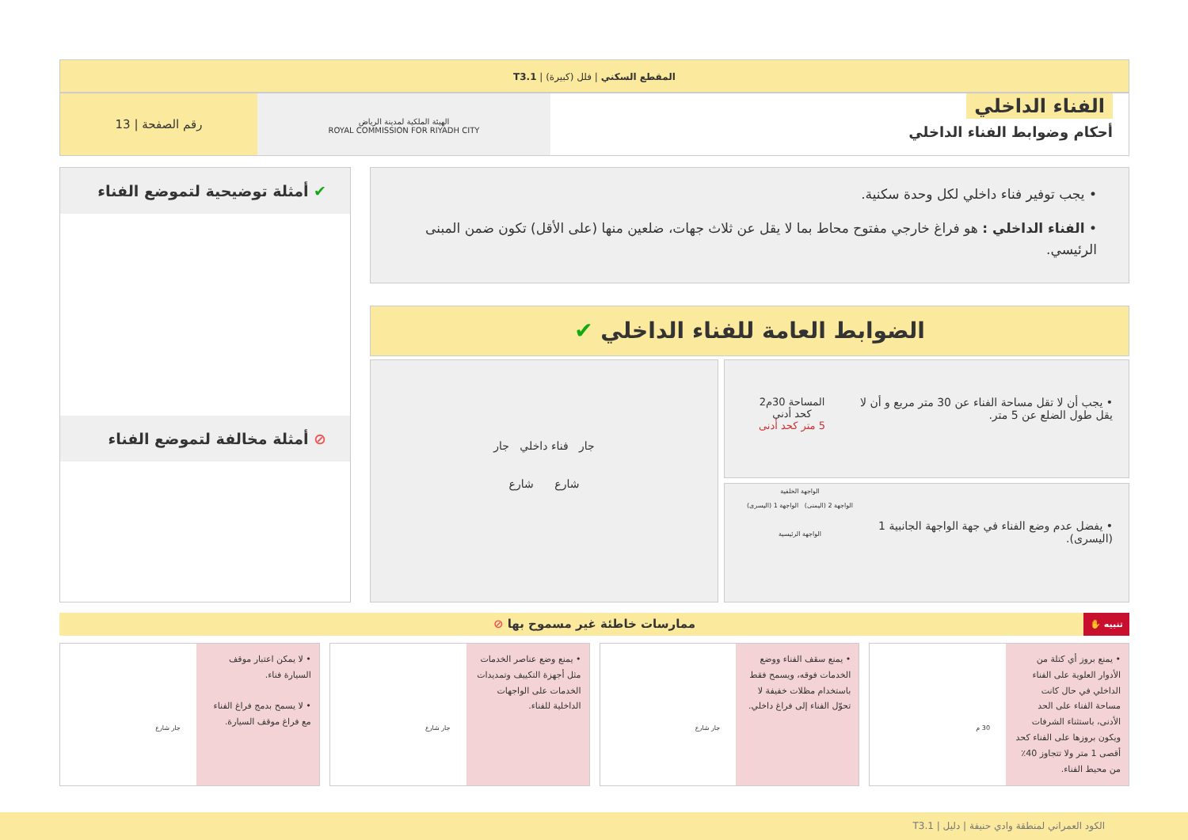المقطع السكني | فلل (كبيرة) | T3.1
الفناء الداخلي
أحكام وضوابط الفناء الداخلي
الهيئة الملكية لمدينة الرياض
ROYAL COMMISSION FOR RIYADH CITY
رقم الصفحة | 13
• يجب توفير فناء داخلي لكل وحدة سكنية.
• الفناء الداخلي : هو فراغ خارجي مفتوح محاط بما لا يقل عن ثلاث جهات، ضلعين منها (على الأقل) تكون ضمن المبنى الرئيسي.
✔ أمثلة توضيحية لتموضع الفناء
⊘ أمثلة مخالفة لتموضع الفناء
الضوابط العامة للفناء الداخلي ✔
جار فناء داخلي جار
شارع شارع
• يجب أن لا تقل مساحة الفناء عن 30 متر مربع و أن لا يقل طول الضلع عن 5 متر.
المساحة 30م2
كحد أدنى
5 متر كحد أدنى
• يفضل عدم وضع الفناء في جهة الواجهة الجانبية 1 (اليسرى).
الواجهة الخلفية
الواجهة 2 (اليمنى) الواجهة 1 (اليسرى)
الواجهة الرئيسية
تنبيه ✋ ممارسات خاطئة غير مسموح بها ⊘
• يمنع بروز أي كتلة من الأدوار العلوية على الفناء الداخلي في حال كانت مساحة الفناء على الحد الأدنى، باستثناء الشرفات ويكون بروزها على الفناء كحد أقصى 1 متر ولا تتجاوز 40٪ من محيط الفناء.
30 م
• يمنع سقف الفناء ووضع الخدمات فوقه، ويسمح فقط باستخدام مظلات خفيفة لا تحوّل الفناء إلى فراغ داخلي.
جار شارع
• يمنع وضع عناصر الخدمات مثل أجهزة التكييف وتمديدات الخدمات على الواجهات الداخلية للفناء.
جار شارع
• لا يمكن اعتبار موقف السيارة فناء.
• لا يسمح بدمج فراغ الفناء مع فراغ موقف السيارة.
جار شارع
الكود العمراني لمنطقة وادي حنيفة | دليل | T3.1